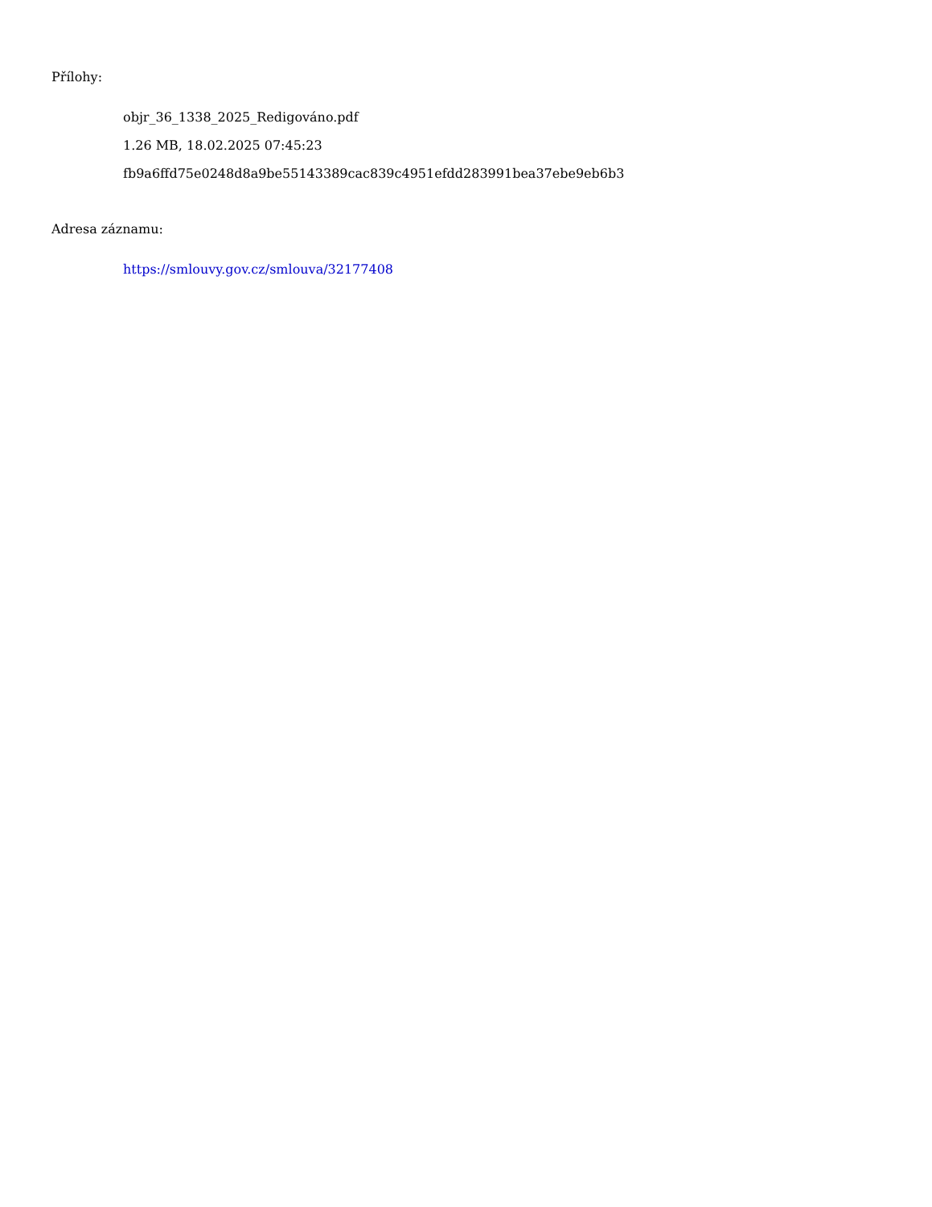Přílohy:
objr_36_1338_2025_Redigováno.pdf
1.26 MB, 18.02.2025 07:45:23
fb9a6ffd75e0248d8a9be55143389cac839c4951efdd283991bea37ebe9eb6b3
Adresa záznamu:
https://smlouvy.gov.cz/smlouva/32177408